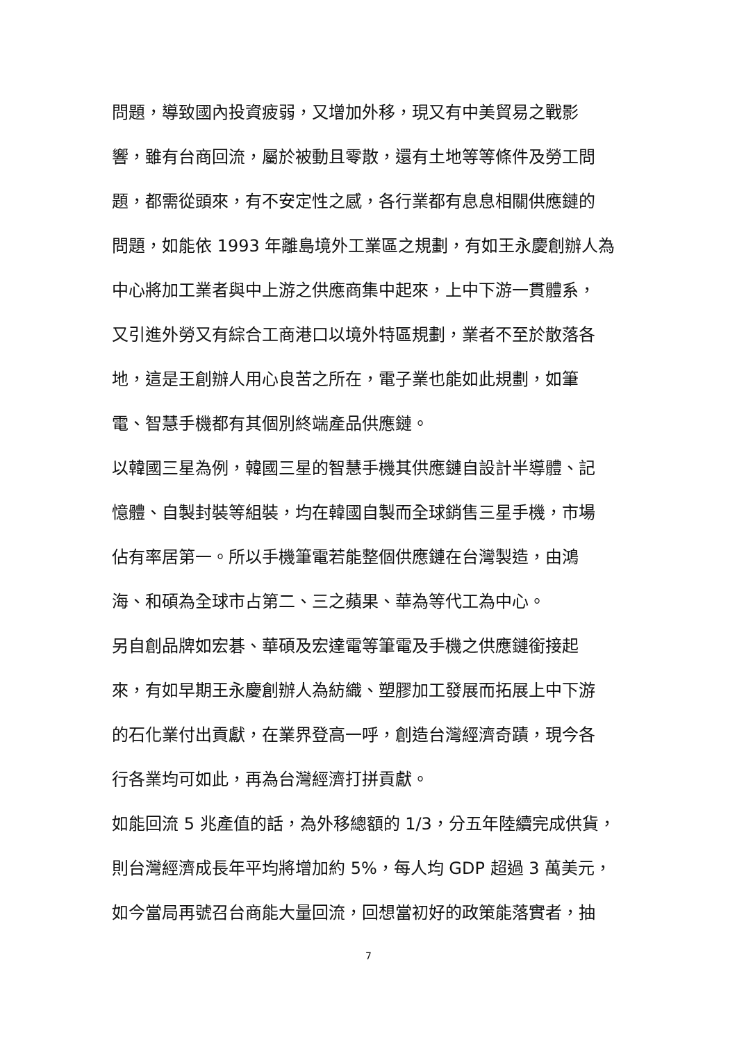問題，導致國內投資疲弱，又增加外移，現又有中美貿易之戰影
響，雖有台商回流，屬於被動且零散，還有土地等等條件及勞工問
題，都需從頭來，有不安定性之感，各行業都有息息相關供應鏈的
問題，如能依 1993 年離島境外工業區之規劃，有如王永慶創辦人為
中心將加工業者與中上游之供應商集中起來，上中下游一貫體系，
又引進外勞又有綜合工商港口以境外特區規劃，業者不至於散落各
地，這是王創辦人用心良苦之所在，電子業也能如此規劃，如筆
電、智慧手機都有其個別終端產品供應鏈。
以韓國三星為例，韓國三星的智慧手機其供應鏈自設計半導體、記
憶體、自製封裝等組裝，均在韓國自製而全球銷售三星手機，市場
佔有率居第一。所以手機筆電若能整個供應鏈在台灣製造，由鴻
海、和碩為全球市占第二、三之蘋果、華為等代工為中心。
另自創品牌如宏碁、華碩及宏達電等筆電及手機之供應鏈銜接起
來，有如早期王永慶創辦人為紡織、塑膠加工發展而拓展上中下游
的石化業付出貢獻，在業界登高一呼，創造台灣經濟奇蹟，現今各
行各業均可如此，再為台灣經濟打拼貢獻。
如能回流 5 兆產值的話，為外移總額的 1/3，分五年陸續完成供貨，
則台灣經濟成長年平均將增加約 5%，每人均 GDP 超過 3 萬美元，
如今當局再號召台商能大量回流，回想當初好的政策能落實者，抽
7